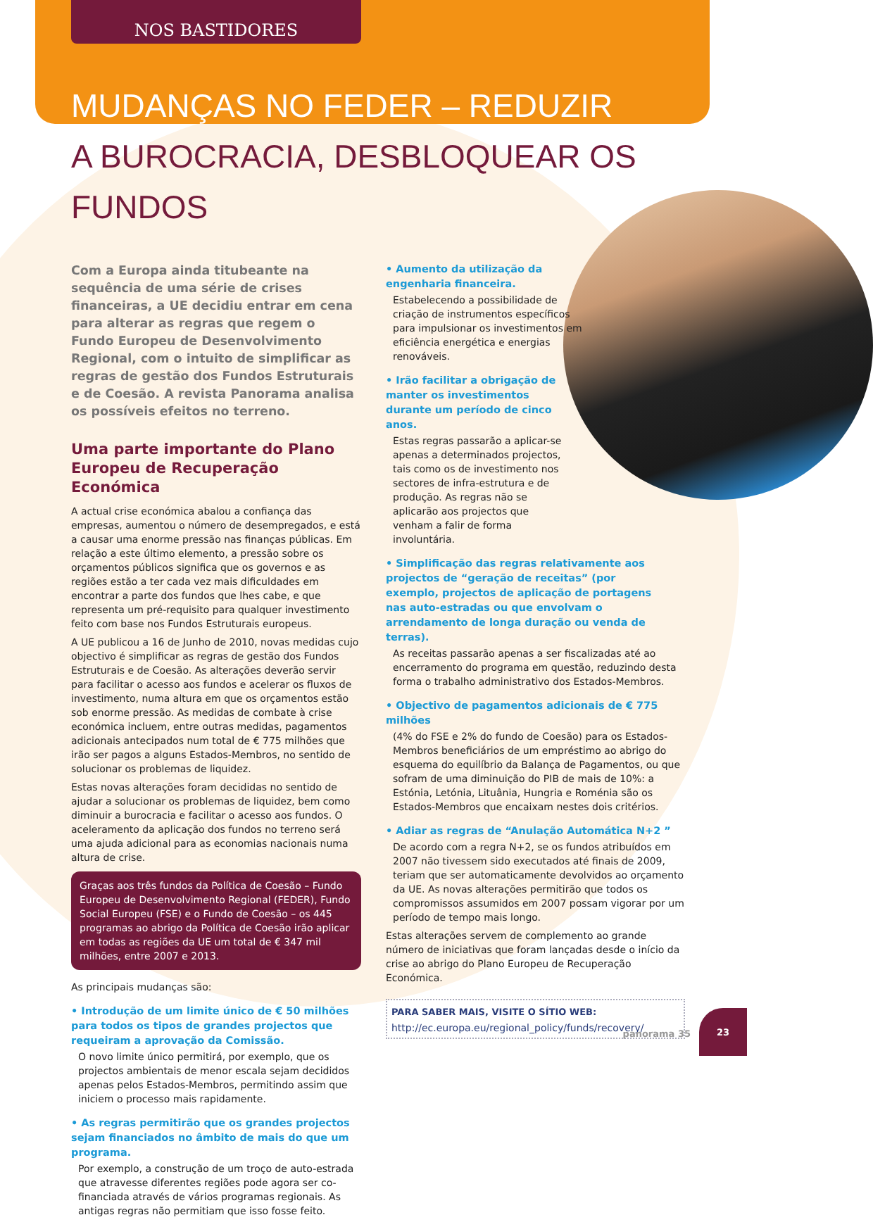NOS BASTIDORES
MUDANÇAS NO FEDER – REDUZIR
A BUROCRACIA, DESBLOQUEAR OS FUNDOS
Com a Europa ainda titubeante na sequência de uma série de crises financeiras, a UE decidiu entrar em cena para alterar as regras que regem o Fundo Europeu de Desenvolvimento Regional, com o intuito de simplificar as regras de gestão dos Fundos Estruturais e de Coesão. A revista Panorama analisa os possíveis efeitos no terreno.
Uma parte importante do Plano Europeu de Recuperação Económica
A actual crise económica abalou a confiança das empresas, aumentou o número de desempregados, e está a causar uma enorme pressão nas finanças públicas. Em relação a este último elemento, a pressão sobre os orçamentos públicos significa que os governos e as regiões estão a ter cada vez mais dificuldades em encontrar a parte dos fundos que lhes cabe, e que representa um pré-requisito para qualquer investimento feito com base nos Fundos Estruturais europeus.
A UE publicou a 16 de Junho de 2010, novas medidas cujo objectivo é simplificar as regras de gestão dos Fundos Estruturais e de Coesão. As alterações deverão servir para facilitar o acesso aos fundos e acelerar os fluxos de investimento, numa altura em que os orçamentos estão sob enorme pressão. As medidas de combate à crise económica incluem, entre outras medidas, pagamentos adicionais antecipados num total de € 775 milhões que irão ser pagos a alguns Estados-Membros, no sentido de solucionar os problemas de liquidez.
Estas novas alterações foram decididas no sentido de ajudar a solucionar os problemas de liquidez, bem como diminuir a burocracia e facilitar o acesso aos fundos. O aceleramento da aplicação dos fundos no terreno será uma ajuda adicional para as economias nacionais numa altura de crise.
Graças aos três fundos da Política de Coesão – Fundo Europeu de Desenvolvimento Regional (FEDER), Fundo Social Europeu (FSE) e o Fundo de Coesão – os 445 programas ao abrigo da Política de Coesão irão aplicar em todas as regiões da UE um total de € 347 mil milhões, entre 2007 e 2013.
As principais mudanças são:
• Introdução de um limite único de € 50 milhões para todos os tipos de grandes projectos que requeiram a aprovação da Comissão.
O novo limite único permitirá, por exemplo, que os projectos ambientais de menor escala sejam decididos apenas pelos Estados-Membros, permitindo assim que iniciem o processo mais rapidamente.
• As regras permitirão que os grandes projectos sejam financiados no âmbito de mais do que um programa.
Por exemplo, a construção de um troço de auto-estrada que atravesse diferentes regiões pode agora ser co-financiada através de vários programas regionais. As antigas regras não permitiam que isso fosse feito.
• Aumento da utilização da engenharia financeira.
Estabelecendo a possibilidade de criação de instrumentos específicos para impulsionar os investimentos em eficiência energética e energias renováveis.
• Irão facilitar a obrigação de manter os investimentos durante um período de cinco anos.
Estas regras passarão a aplicar-se apenas a determinados projectos, tais como os de investimento nos sectores de infra-estrutura e de produção. As regras não se aplicarão aos projectos que venham a falir de forma involuntária.
• Simplificação das regras relativamente aos projectos de “geração de receitas” (por exemplo, projectos de aplicação de portagens nas auto-estradas ou que envolvam o arrendamento de longa duração ou venda de terras).
As receitas passarão apenas a ser fiscalizadas até ao encerramento do programa em questão, reduzindo desta forma o trabalho administrativo dos Estados-Membros.
• Objectivo de pagamentos adicionais de € 775 milhões
(4% do FSE e 2% do fundo de Coesão) para os Estados-Membros beneficiários de um empréstimo ao abrigo do esquema do equilíbrio da Balança de Pagamentos, ou que sofram de uma diminuição do PIB de mais de 10%: a Estónia, Letónia, Lituânia, Hungria e Roménia são os Estados-Membros que encaixam nestes dois critérios.
• Adiar as regras de “Anulação Automática N+2 ”
De acordo com a regra N+2, se os fundos atribuídos em 2007 não tivessem sido executados até finais de 2009, teriam que ser automaticamente devolvidos ao orçamento da UE. As novas alterações permitirão que todos os compromissos assumidos em 2007 possam vigorar por um período de tempo mais longo.
Estas alterações servem de complemento ao grande número de iniciativas que foram lançadas desde o início da crise ao abrigo do Plano Europeu de Recuperação Económica.
PARA SABER MAIS, VISITE O SÍTIO WEB:
http://ec.europa.eu/regional_policy/funds/recovery/
panorama 35
23